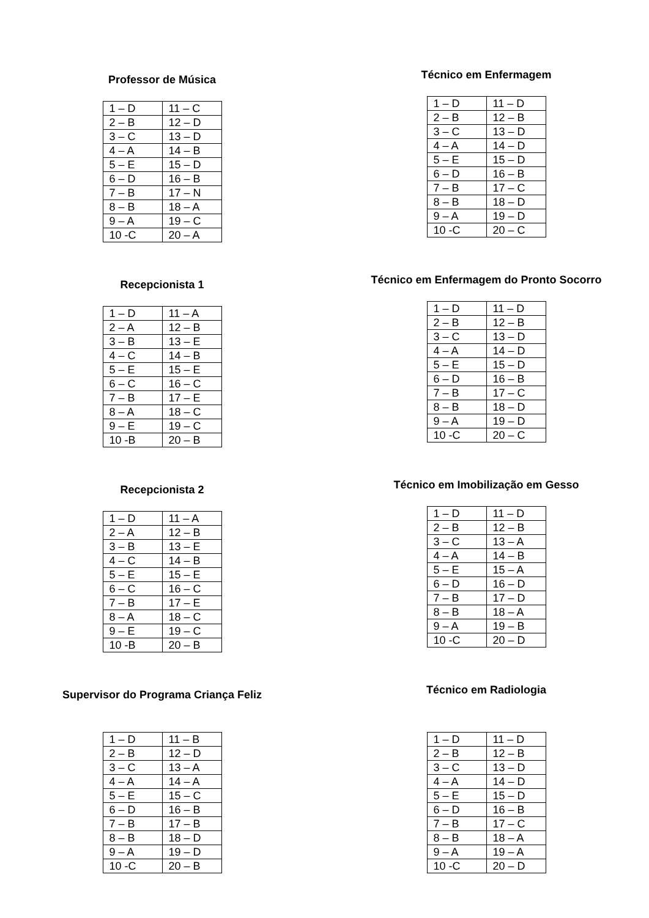Professor de Música
| 1 – D | 11 – C |
| 2 – B | 12 – D |
| 3 – C | 13 – D |
| 4 – A | 14 – B |
| 5 – E | 15 – D |
| 6 – D | 16 – B |
| 7 – B | 17 – N |
| 8 – B | 18 – A |
| 9 – A | 19 – C |
| 10 -C | 20 – A |
Recepcionista 1
| 1 – D | 11 – A |
| 2 – A | 12 – B |
| 3 – B | 13 – E |
| 4 – C | 14 – B |
| 5 – E | 15 – E |
| 6 – C | 16 – C |
| 7 – B | 17 – E |
| 8 – A | 18 – C |
| 9 – E | 19 – C |
| 10 -B | 20 – B |
Recepcionista 2
| 1 – D | 11 – A |
| 2 – A | 12 – B |
| 3 – B | 13 – E |
| 4 – C | 14 – B |
| 5 – E | 15 – E |
| 6 – C | 16 – C |
| 7 – B | 17 – E |
| 8 – A | 18 – C |
| 9 – E | 19 – C |
| 10 -B | 20 – B |
Supervisor do Programa Criança Feliz
| 1 – D | 11 – B |
| 2 – B | 12 – D |
| 3 – C | 13 – A |
| 4 – A | 14 – A |
| 5 – E | 15 – C |
| 6 – D | 16 – B |
| 7 – B | 17 – B |
| 8 – B | 18 – D |
| 9 – A | 19 – D |
| 10 -C | 20 – B |
Técnico em Enfermagem
| 1 – D | 11 – D |
| 2 – B | 12 – B |
| 3 – C | 13 – D |
| 4 – A | 14 – D |
| 5 – E | 15 – D |
| 6 – D | 16 – B |
| 7 – B | 17 – C |
| 8 – B | 18 – D |
| 9 – A | 19 – D |
| 10 -C | 20 – C |
Técnico em Enfermagem do Pronto Socorro
| 1 – D | 11 – D |
| 2 – B | 12 – B |
| 3 – C | 13 – D |
| 4 – A | 14 – D |
| 5 – E | 15 – D |
| 6 – D | 16 – B |
| 7 – B | 17 – C |
| 8 – B | 18 – D |
| 9 – A | 19 – D |
| 10 -C | 20 – C |
Técnico em Imobilização em Gesso
| 1 – D | 11 – D |
| 2 – B | 12 – B |
| 3 – C | 13 – A |
| 4 – A | 14 – B |
| 5 – E | 15 – A |
| 6 – D | 16 – D |
| 7 – B | 17 – D |
| 8 – B | 18 – A |
| 9 – A | 19 – B |
| 10 -C | 20 – D |
Técnico em Radiologia
| 1 – D | 11 – D |
| 2 – B | 12 – B |
| 3 – C | 13 – D |
| 4 – A | 14 – D |
| 5 – E | 15 – D |
| 6 – D | 16 – B |
| 7 – B | 17 – C |
| 8 – B | 18 – A |
| 9 – A | 19 – A |
| 10 -C | 20 – D |